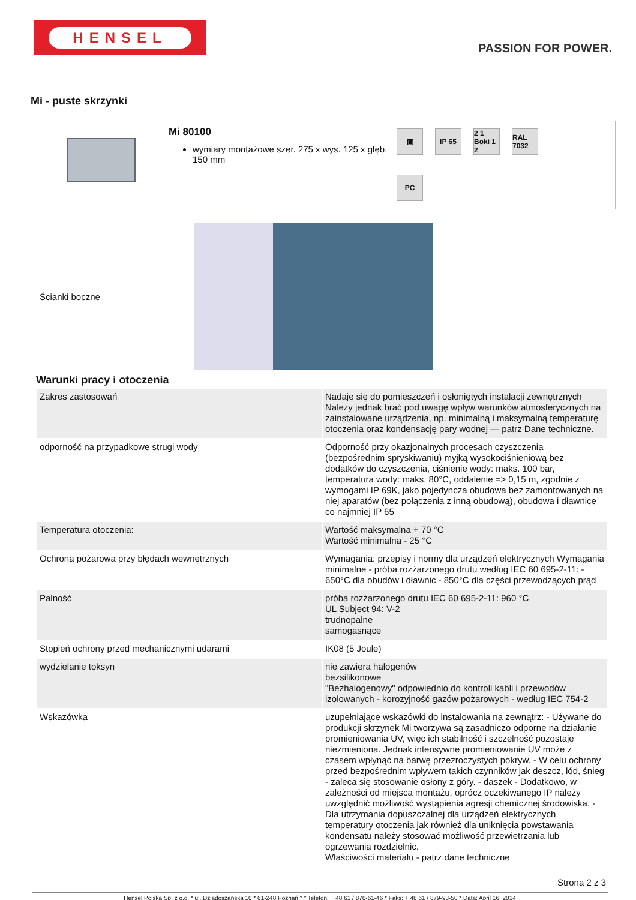HENSEL
PASSION FOR POWER.
Mi - puste skrzynki
Mi 80100
wymiary montażowe szer. 275 x wys. 125 x głęb. 150 mm
▣
IP 65
2 1 Boki 1 2
RAL 7032
PC
Ścianki boczne
Warunki pracy i otoczenia
| Zakres zastosowań | Nadaje się do pomieszczeń i osłoniętych instalacji zewnętrznych Należy jednak brać pod uwagę wpływ warunków atmosferycznych na zainstalowane urządzenia, np. minimalną i maksymalną temperaturę otoczenia oraz kondensację pary wodnej — patrz Dane techniczne. |
| odporność na przypadkowe strugi wody | Odporność przy okazjonalnych procesach czyszczenia (bezpośrednim spryskiwaniu) myjką wysokociśnieniową bez dodatków do czyszczenia, ciśnienie wody: maks. 100 bar, temperatura wody: maks. 80°C, oddalenie => 0,15 m, zgodnie z wymogami IP 69K, jako pojedyncza obudowa bez zamontowanych na niej aparatów (bez połączenia z inną obudową), obudowa i dławnice co najmniej IP 65 |
| Temperatura otoczenia: | Wartość maksymalna + 70 °C Wartość minimalna - 25 °C |
| Ochrona pożarowa przy błędach wewnętrznych | Wymagania: przepisy i normy dla urządzeń elektrycznych Wymagania minimalne - próba rozżarzonego drutu według IEC 60 695-2-11: - 650°C dla obudów i dławnic - 850°C dla części przewodzących prąd |
| Palność | próba rozżarzonego drutu IEC 60 695-2-11: 960 °C UL Subject 94: V-2 trudnopalne samogasnące |
| Stopień ochrony przed mechanicznymi udarami | IK08 (5 Joule) |
| wydzielanie toksyn | nie zawiera halogenów bezsilikonowe "Bezhalogenowy" odpowiednio do kontroli kabli i przewodów izolowanych - korozyjność gazów pożarowych - według IEC 754-2 |
| Wskazówka | uzupełniające wskazówki do instalowania na zewnątrz: - Używane do produkcji skrzynek Mi tworzywa są zasadniczo odporne na działanie promieniowania UV, więc ich stabilność i szczelność pozostaje niezmieniona. Jednak intensywne promieniowanie UV może z czasem wpłynąć na barwę przezroczystych pokryw. - W celu ochrony przed bezpośrednim wpływem takich czynników jak deszcz, lód, śnieg - zaleca się stosowanie osłony z góry. - daszek - Dodatkowo, w zależności od miejsca montażu, oprócz oczekiwanego IP należy uwzględnić możliwość wystąpienia agresji chemicznej środowiska. - Dla utrzymania dopuszczalnej dla urządzeń elektrycznych temperatury otoczenia jak również dla uniknięcia powstawania kondensatu należy stosować możliwość przewietrzania lub ogrzewania rozdzielnic. Właściwości materiału - patrz dane techniczne |
Strona 2 z 3
Hensel Polska Sp. z o.o. * ul. Dziadoszańska 10 * 61-248 Poznań * * Telefon: + 48 61 / 876-61-46 * Faks: + 48 61 / 879-93-50 * Data: April 16. 2014